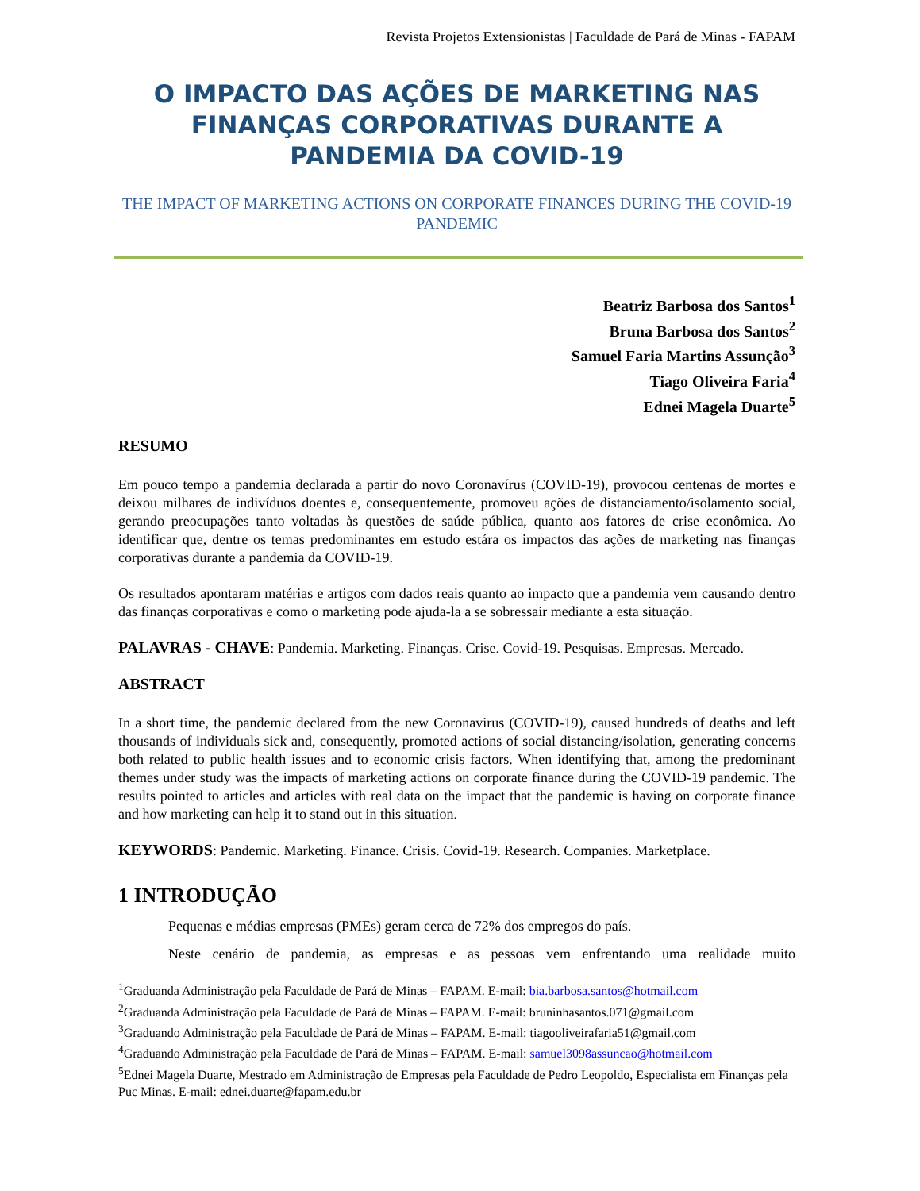Revista Projetos Extensionistas | Faculdade de Pará de Minas - FAPAM
O IMPACTO DAS AÇÕES DE MARKETING NAS FINANÇAS CORPORATIVAS DURANTE A PANDEMIA DA COVID-19
THE IMPACT OF MARKETING ACTIONS ON CORPORATE FINANCES DURING THE COVID-19 PANDEMIC
Beatriz Barbosa dos Santos<sup>1</sup>
Bruna Barbosa dos Santos<sup>2</sup>
Samuel Faria Martins Assunção<sup>3</sup>
Tiago Oliveira Faria<sup>4</sup>
Ednei Magela Duarte<sup>5</sup>
RESUMO
Em pouco tempo a pandemia declarada a partir do novo Coronavírus (COVID-19), provocou centenas de mortes e deixou milhares de indivíduos doentes e, consequentemente, promoveu ações de distanciamento/isolamento social, gerando preocupações tanto voltadas às questões de saúde pública, quanto aos fatores de crise econômica. Ao identificar que, dentre os temas predominantes em estudo estára os impactos das ações de marketing nas finanças corporativas durante a pandemia da COVID-19.
Os resultados apontaram matérias e artigos com dados reais quanto ao impacto que a pandemia vem causando dentro das finanças corporativas e como o marketing pode ajuda-la a se sobressair mediante a esta situação.
PALAVRAS - CHAVE: Pandemia. Marketing. Finanças. Crise. Covid-19. Pesquisas. Empresas. Mercado.
ABSTRACT
In a short time, the pandemic declared from the new Coronavirus (COVID-19), caused hundreds of deaths and left thousands of individuals sick and, consequently, promoted actions of social distancing/isolation, generating concerns both related to public health issues and to economic crisis factors. When identifying that, among the predominant themes under study was the impacts of marketing actions on corporate finance during the COVID-19 pandemic. The results pointed to articles and articles with real data on the impact that the pandemic is having on corporate finance and how marketing can help it to stand out in this situation.
KEYWORDS: Pandemic. Marketing. Finance. Crisis. Covid-19. Research. Companies. Marketplace.
1 INTRODUÇÃO
Pequenas e médias empresas (PMEs) geram cerca de 72% dos empregos do país.
Neste cenário de pandemia, as empresas e as pessoas vem enfrentando uma realidade muito
<sup>1</sup> Graduanda Administração pela Faculdade de Pará de Minas – FAPAM. E-mail: bia.barbosa.santos@hotmail.com
<sup>2</sup> Graduanda Administração pela Faculdade de Pará de Minas – FAPAM. E-mail: bruninhasantos.071@gmail.com
<sup>3</sup> Graduando Administração pela Faculdade de Pará de Minas – FAPAM. E-mail: tiagooliveirafaria51@gmail.com
<sup>4</sup> Graduando Administração pela Faculdade de Pará de Minas – FAPAM. E-mail: samuel3098assuncao@hotmail.com
<sup>5</sup> Ednei Magela Duarte, Mestrado em Administração de Empresas pela Faculdade de Pedro Leopoldo, Especialista em Finanças pela Puc Minas. E-mail: ednei.duarte@fapam.edu.br